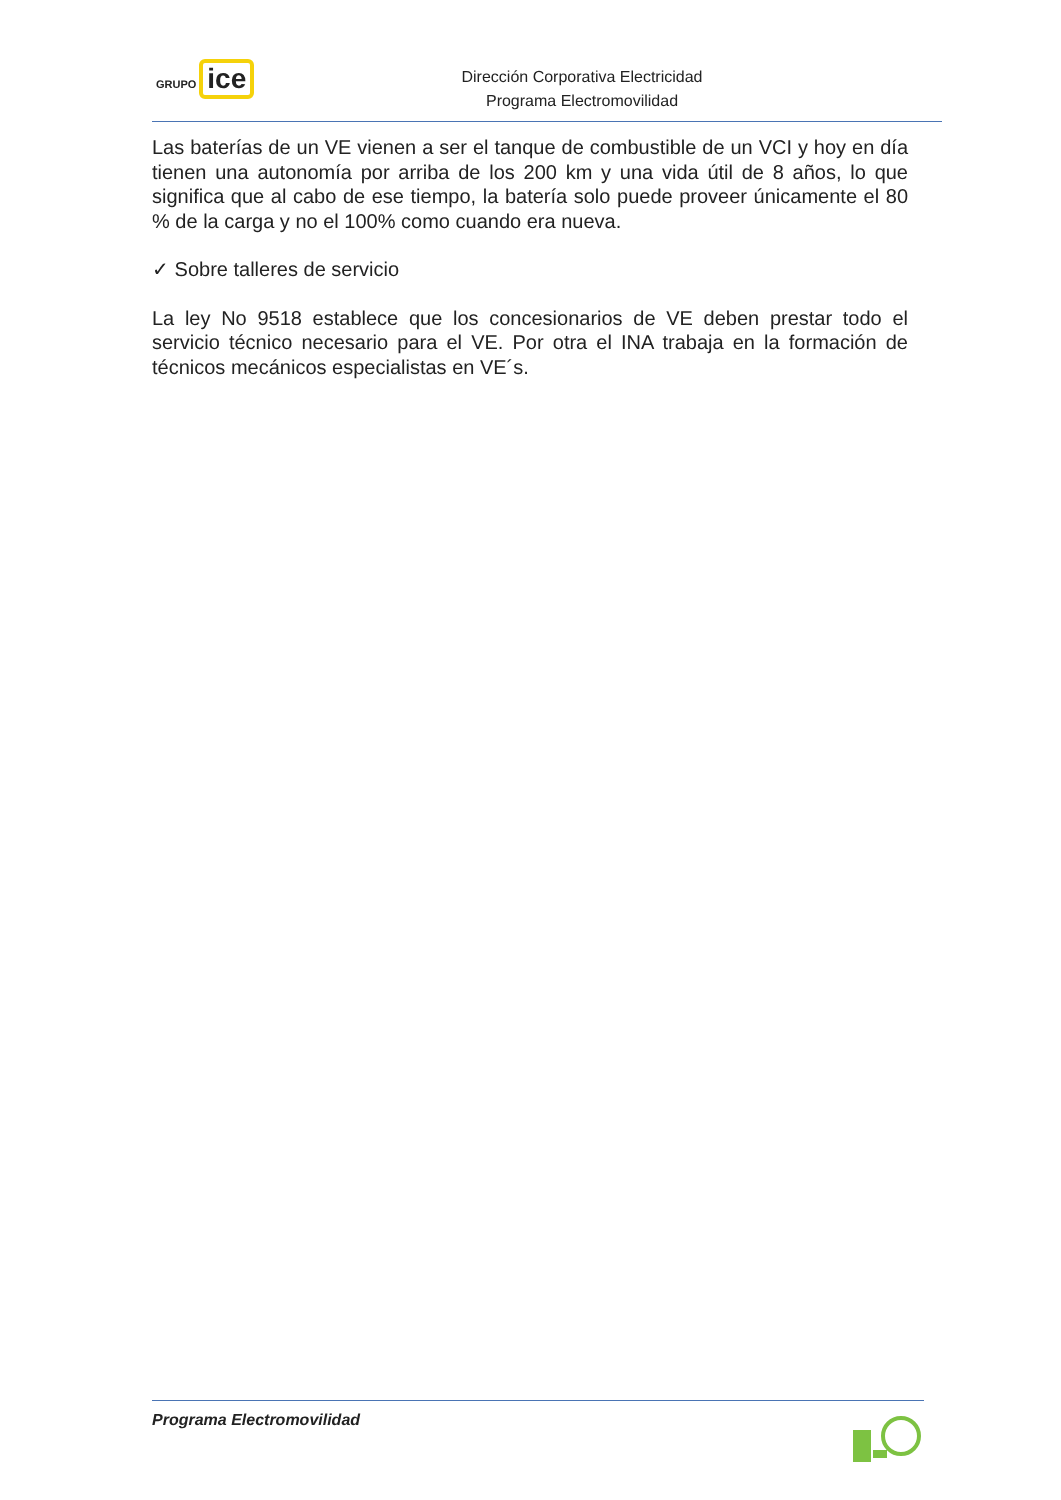GRUPO ice
Dirección Corporativa Electricidad
Programa Electromovilidad
Las baterías de un VE vienen a ser el tanque de combustible de un VCI y hoy en día tienen una autonomía por arriba de los 200 km y una vida útil de 8 años, lo que significa que al cabo de ese tiempo, la batería solo puede proveer únicamente el 80 % de la carga y no el 100% como cuando era nueva.
✓ Sobre talleres de servicio
La ley No 9518 establece que los concesionarios de VE deben prestar todo el servicio técnico necesario para el VE. Por otra el INA trabaja en la formación de técnicos mecánicos especialistas en VE´s.
Programa Electromovilidad